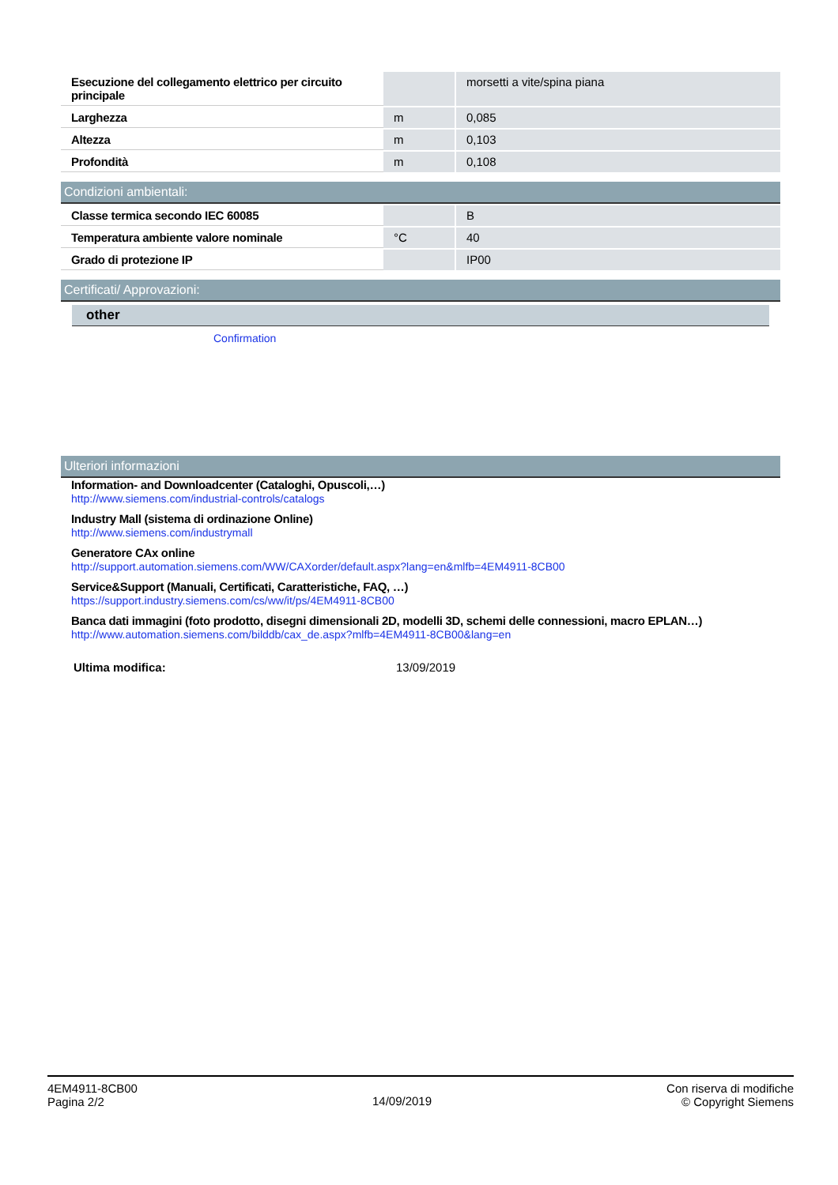| Esecuzione del collegamento elettrico per circuito principale | | morsetti a vite/spina piana |
| Larghezza | m | 0,085 |
| Altezza | m | 0,103 |
| Profondità | m | 0,108 |
Condizioni ambientali:
| Classe termica secondo IEC 60085 | | B |
| Temperatura ambiente valore nominale | °C | 40 |
| Grado di protezione IP | | IP00 |
Certificati/ Approvazioni:
other
Confirmation
Ulteriori informazioni
Information- and Downloadcenter (Cataloghi, Opuscoli,…)
http://www.siemens.com/industrial-controls/catalogs
Industry Mall (sistema di ordinazione Online)
http://www.siemens.com/industrymall
Generatore CAx online
http://support.automation.siemens.com/WW/CAXorder/default.aspx?lang=en&mlfb=4EM4911-8CB00
Service&Support (Manuali, Certificati, Caratteristiche, FAQ, …)
https://support.industry.siemens.com/cs/ww/it/ps/4EM4911-8CB00
Banca dati immagini (foto prodotto, disegni dimensionali 2D, modelli 3D, schemi delle connessioni, macro EPLAN…)
http://www.automation.siemens.com/bilddb/cax_de.aspx?mlfb=4EM4911-8CB00&lang=en
Ultima modifica: 13/09/2019
4EM4911-8CB00
Pagina 2/2
14/09/2019
Con riserva di modifiche
© Copyright Siemens